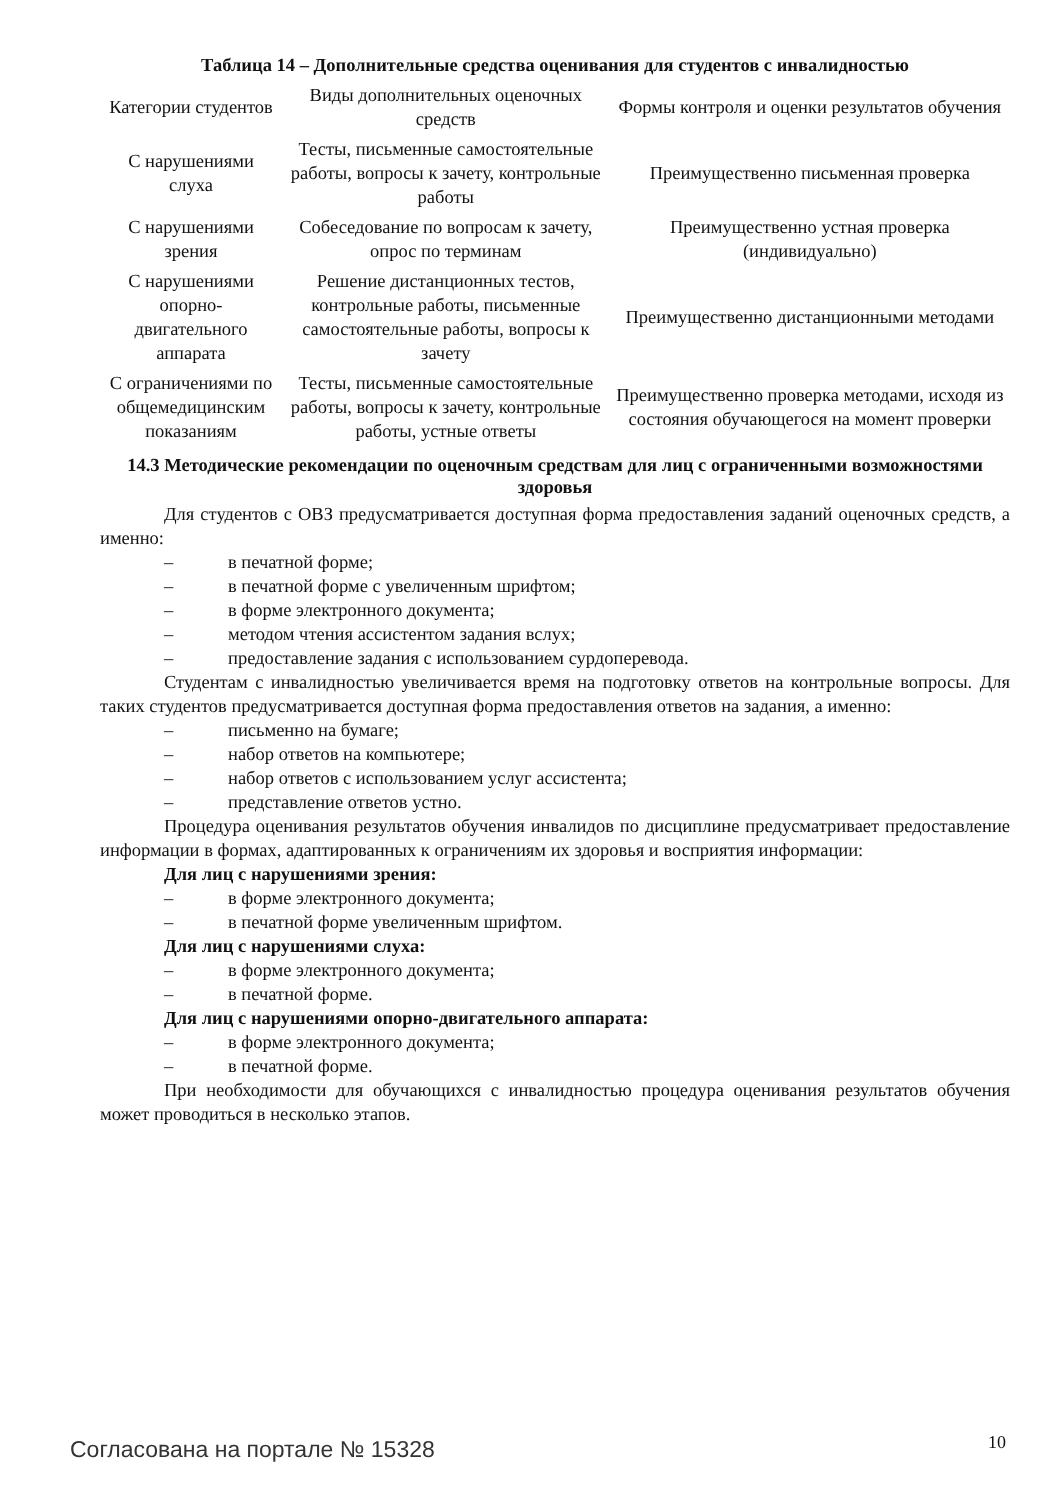Таблица 14 – Дополнительные средства оценивания для студентов с инвалидностью
| Категории студентов | Виды дополнительных оценочных средств | Формы контроля и оценки результатов обучения |
| --- | --- | --- |
| С нарушениями слуха | Тесты, письменные самостоятельные работы, вопросы к зачету, контрольные работы | Преимущественно письменная проверка |
| С нарушениями зрения | Собеседование по вопросам к зачету, опрос по терминам | Преимущественно устная проверка (индивидуально) |
| С нарушениями опорно-двигательного аппарата | Решение дистанционных тестов, контрольные работы, письменные самостоятельные работы, вопросы к зачету | Преимущественно дистанционными методами |
| С ограничениями по общемедицинским показаниям | Тесты, письменные самостоятельные работы, вопросы к зачету, контрольные работы, устные ответы | Преимущественно проверка методами, исходя из состояния обучающегося на момент проверки |
14.3 Методические рекомендации по оценочным средствам для лиц с ограниченными возможностями здоровья
Для студентов с ОВЗ предусматривается доступная форма предоставления заданий оценочных средств, а именно:
– в печатной форме;
– в печатной форме с увеличенным шрифтом;
– в форме электронного документа;
– методом чтения ассистентом задания вслух;
– предоставление задания с использованием сурдоперевода.
Студентам с инвалидностью увеличивается время на подготовку ответов на контрольные вопросы. Для таких студентов предусматривается доступная форма предоставления ответов на задания, а именно:
– письменно на бумаге;
– набор ответов на компьютере;
– набор ответов с использованием услуг ассистента;
– представление ответов устно.
Процедура оценивания результатов обучения инвалидов по дисциплине предусматривает предоставление информации в формах, адаптированных к ограничениям их здоровья и восприятия информации:
Для лиц с нарушениями зрения:
– в форме электронного документа;
– в печатной форме увеличенным шрифтом.
Для лиц с нарушениями слуха:
– в форме электронного документа;
– в печатной форме.
Для лиц с нарушениями опорно-двигательного аппарата:
– в форме электронного документа;
– в печатной форме.
При необходимости для обучающихся с инвалидностью процедура оценивания результатов обучения может проводиться в несколько этапов.
Согласована на портале № 15328 10